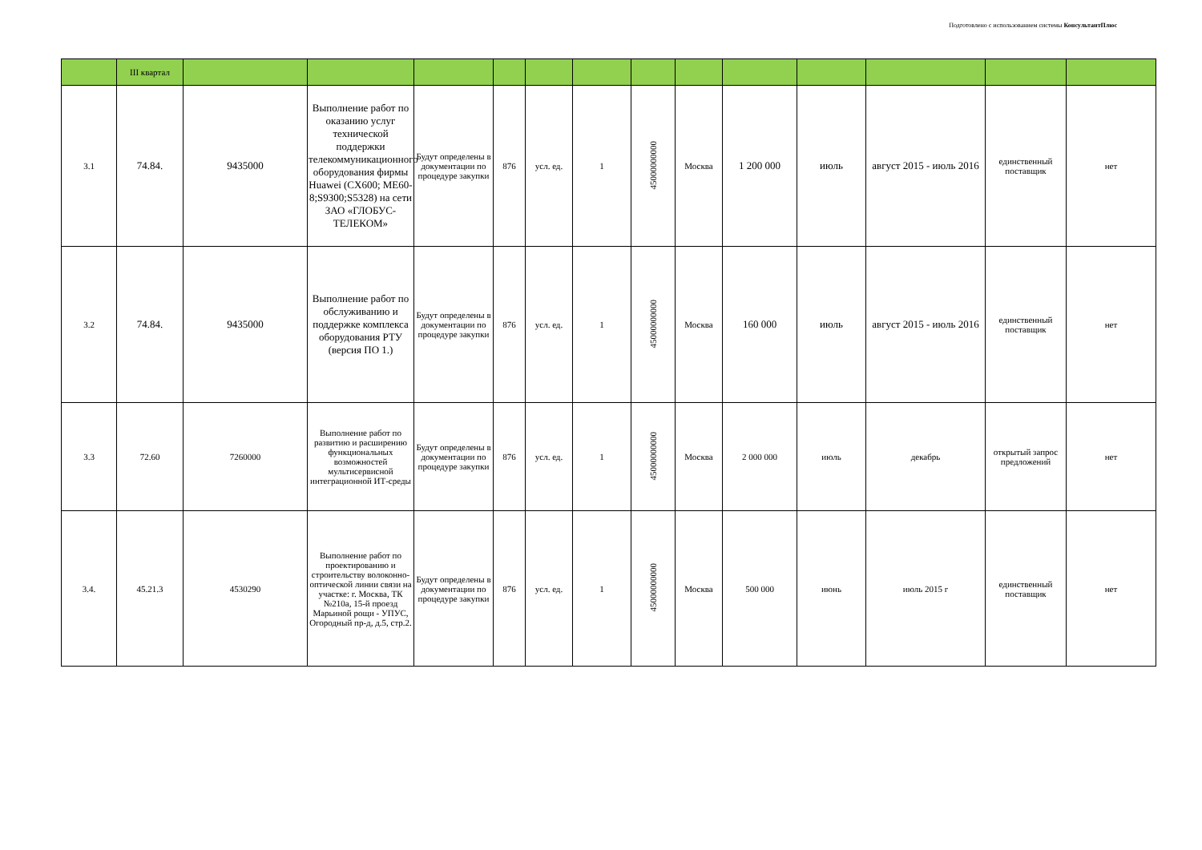Подготовлено с использованием системы КонсультантПлюс
| | III квартал | | | | | | | | | | | | | |
| 3.1 | 74.84. | 9435000 | Выполнение работ по оказанию услуг технической поддержки телекоммуникационного оборудования фирмы Huawei (CX600; ME60-8;S9300;S5328) на сети ЗАО «ГЛОБУС-ТЕЛЕКОМ» | Будут определены в документации по процедуре закупки | 876 | усл. ед. | 1 | 45000000000 | Москва | 1 200 000 | июль | август 2015 - июль 2016 | единственный поставщик | нет |
| 3.2 | 74.84. | 9435000 | Выполнение работ по обслуживанию и поддержке комплекса оборудования РТУ (версия ПО 1.) | Будут определены в документации по процедуре закупки | 876 | усл. ед. | 1 | 45000000000 | Москва | 160 000 | июль | август 2015 - июль 2016 | единственный поставщик | нет |
| 3.3 | 72.60 | 7260000 | Выполнение работ по развитию и расширению функциональных возможностей мультисервисной интеграционной ИТ-среды | Будут определены в документации по процедуре закупки | 876 | усл. ед. | 1 | 45000000000 | Москва | 2 000 000 | июль | декабрь | открытый запрос предложений | нет |
| 3.4. | 45.21.3 | 4530290 | Выполнение работ по проектированию и строительству волоконно-оптической линии связи на участке: г. Москва, ТК №210а, 15-й проезд Марьиной рощи - УПУС, Огородный пр-д, д.5, стр.2. | Будут определены в документации по процедуре закупки | 876 | усл. ед. | 1 | 45000000000 | Москва | 500 000 | июнь | июль 2015 г | единственный поставщик | нет |